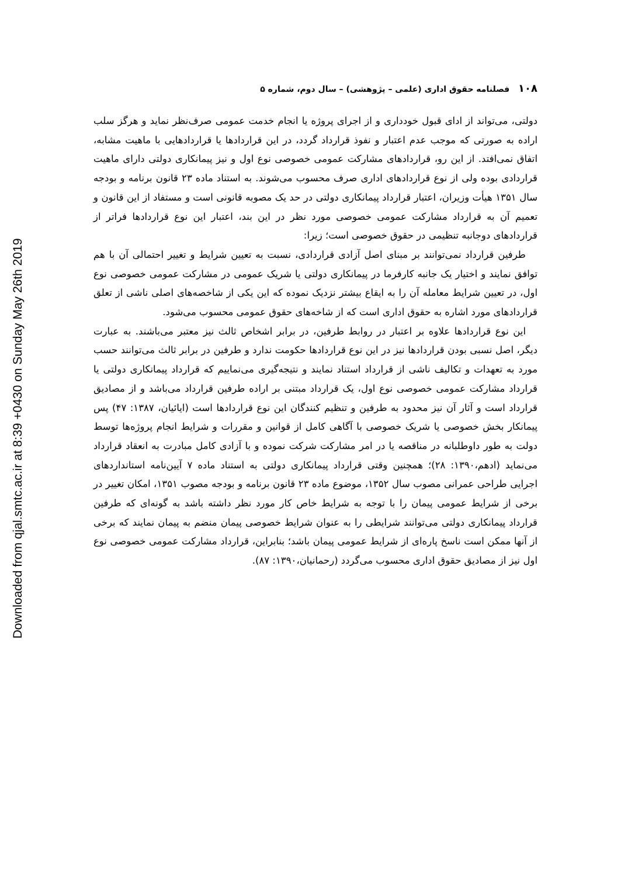Downloaded from qjal.smtc.ac.ir at 8:39 +0430 on Sunday May 26th 2019
۱۰۸ فصلنامه حقوق اداری (علمی – پژوهشی) – سال دوم، شماره ۵
دولتی، می‌تواند از ادای قبول خودداری و از اجرای پروژه یا انجام خدمت عمومی صرف‌نظر نماید و هرگز سلب اراده به صورتی که موجب عدم اعتبار و نفوذ قرارداد گردد، در این قراردادها یا قراردادهایی با ماهیت مشابه، اتفاق نمی‌افتد. از این رو، قراردادهای مشارکت عمومی خصوصی نوع اول و نیز پیمانکاری دولتی دارای ماهیت قراردادی بوده ولی از نوع قراردادهای اداری صرف محسوب می‌شوند. به استناد ماده ۲۳ قانون برنامه و بودجه سال ۱۳۵۱ هیأت وزیران، اعتبار قرارداد پیمانکاری دولتی در حد یک مصوبه قانونی است و مستفاد از این قانون و تعمیم آن به قرارداد مشارکت عمومی خصوصی مورد نظر در این بند، اعتبار این نوع قراردادها فراتر از قراردادهای دوجانبه تنظیمی در حقوق خصوصی است؛ زیرا:
طرفین قرارداد نمی‌توانند بر مبنای اصل آزادی قراردادی، نسبت به تعیین شرایط و تغییر احتمالی آن با هم توافق نمایند و اختیار یک جانبه کارفرما در پیمانکاری دولتی یا شریک عمومی در مشارکت عمومی خصوصی نوع اول، در تعیین شرایط معامله آن را به ایقاع بیشتر نزدیک نموده که این یکی از شاخصه‌های اصلی ناشی از تعلق قراردادهای مورد اشاره به حقوق اداری است که از شاخه‌های حقوق عمومی محسوب می‌شود.
این نوع قراردادها علاوه بر اعتبار در روابط طرفین، در برابر اشخاص ثالث نیز معتبر می‌باشند. به عبارت دیگر، اصل نسبی بودن قراردادها نیز در این نوع قراردادها حکومت ندارد و طرفین در برابر ثالث می‌توانند حسب مورد به تعهدات و تکالیف ناشی از قرارداد استناد نمایند و نتیجه‌گیری می‌نماییم که قرارداد پیمانکاری دولتی یا قرارداد مشارکت عمومی خصوصی نوع اول، یک قرارداد مبتنی بر اراده طرفین قرارداد می‌باشد و از مصادیق قرارداد است و آثار آن نیز محدود به طرفین و تنظیم کنندگان این نوع قراردادها است (ایائیان، ۱۳۸۷: ۴۷) پس پیمانکار بخش خصوصی یا شریک خصوصی با آگاهی کامل از قوانین و مقررات و شرایط انجام پروژه‌ها توسط دولت به طور داوطلبانه در مناقصه یا در امر مشارکت شرکت نموده و با آزادی کامل مبادرت به انعقاد قرارداد می‌نماید (ادهم،۱۳۹۰: ۲۸)؛ همچنین وقتی قرارداد پیمانکاری دولتی به استناد ماده ۷ آیین‌نامه استانداردهای اجرایی طراحی عمرانی مصوب سال ۱۳۵۲، موضوع ماده ۲۳ قانون برنامه و بودجه مصوب ۱۳۵۱، امکان تغییر در برخی از شرایط عمومی پیمان را با توجه به شرایط خاص کار مورد نظر داشته باشد به گونه‌ای که طرفین قرارداد پیمانکاری دولتی می‌توانند شرایطی را به عنوان شرایط خصوصی پیمان منضم به پیمان نمایند که برخی از آنها ممکن است ناسخ پاره‌ای از شرایط عمومی پیمان باشد؛ بنابراین، قرارداد مشارکت عمومی خصوصی نوع اول نیز از مصادیق حقوق اداری محسوب می‌گردد (رحمانیان،۱۳۹۰: ۸۷).